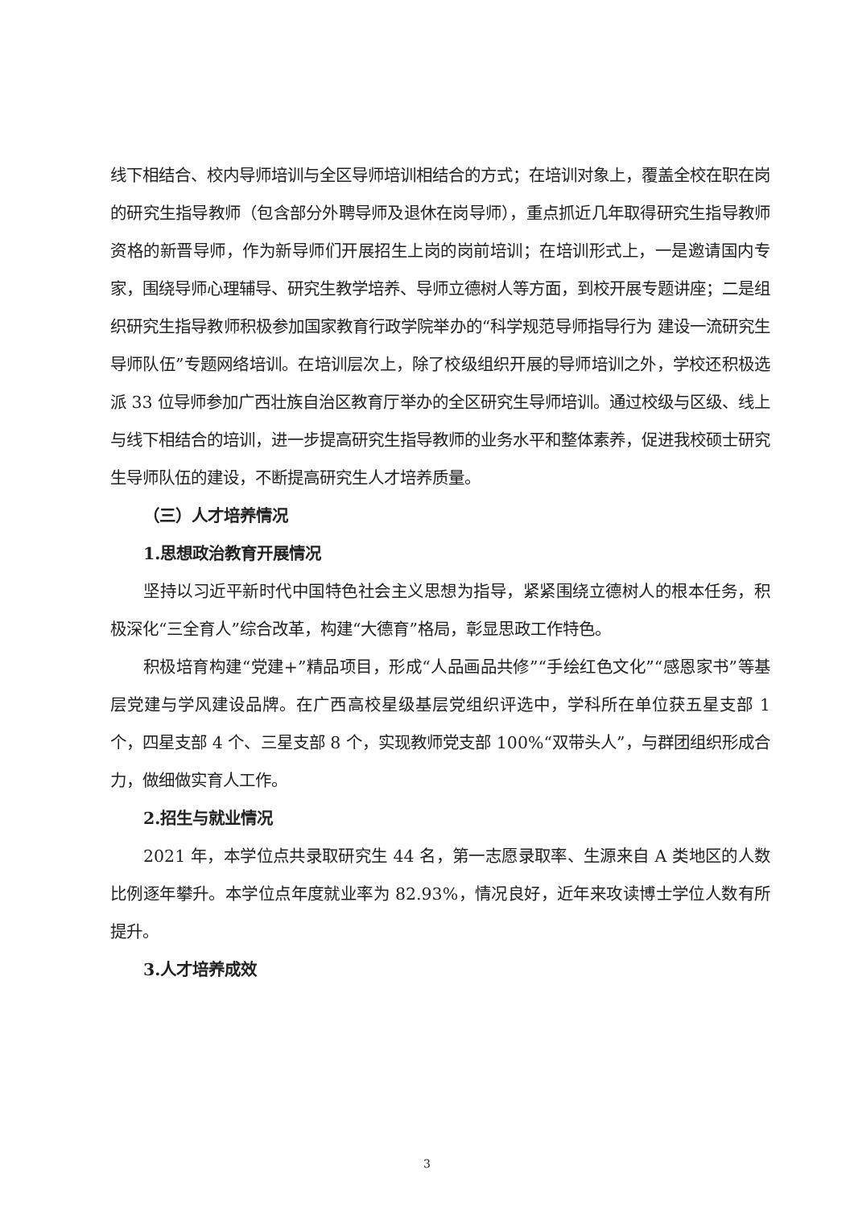线下相结合、校内导师培训与全区导师培训相结合的方式；在培训对象上，覆盖全校在职在岗的研究生指导教师（包含部分外聘导师及退休在岗导师），重点抓近几年取得研究生指导教师资格的新晋导师，作为新导师们开展招生上岗的岗前培训；在培训形式上，一是邀请国内专家，围绕导师心理辅导、研究生教学培养、导师立德树人等方面，到校开展专题讲座；二是组织研究生指导教师积极参加国家教育行政学院举办的“科学规范导师指导行为 建设一流研究生导师队伍”专题网络培训。在培训层次上，除了校级组织开展的导师培训之外，学校还积极选派 33 位导师参加广西壮族自治区教育厅举办的全区研究生导师培训。通过校级与区级、线上与线下相结合的培训，进一步提高研究生指导教师的业务水平和整体素养，促进我校硕士研究生导师队伍的建设，不断提高研究生人才培养质量。
（三）人才培养情况
1.思想政治教育开展情况
坚持以习近平新时代中国特色社会主义思想为指导，紧紧围绕立德树人的根本任务，积极深化“三全育人”综合改革，构建“大德育”格局，彰显思政工作特色。
积极培育构建“党建+”精品项目，形成“人品画品共修”“手绘红色文化”“感恩家书”等基层党建与学风建设品牌。在广西高校星级基层党组织评选中，学科所在单位获五星支部 1 个，四星支部 4 个、三星支部 8 个，实现教师党支部 100%“双带头人”，与群团组织形成合力，做细做实育人工作。
2.招生与就业情况
2021 年，本学位点共录取研究生 44 名，第一志愿录取率、生源来自 A 类地区的人数比例逐年攀升。本学位点年度就业率为 82.93%，情况良好，近年来攻读博士学位人数有所提升。
3.人才培养成效
3